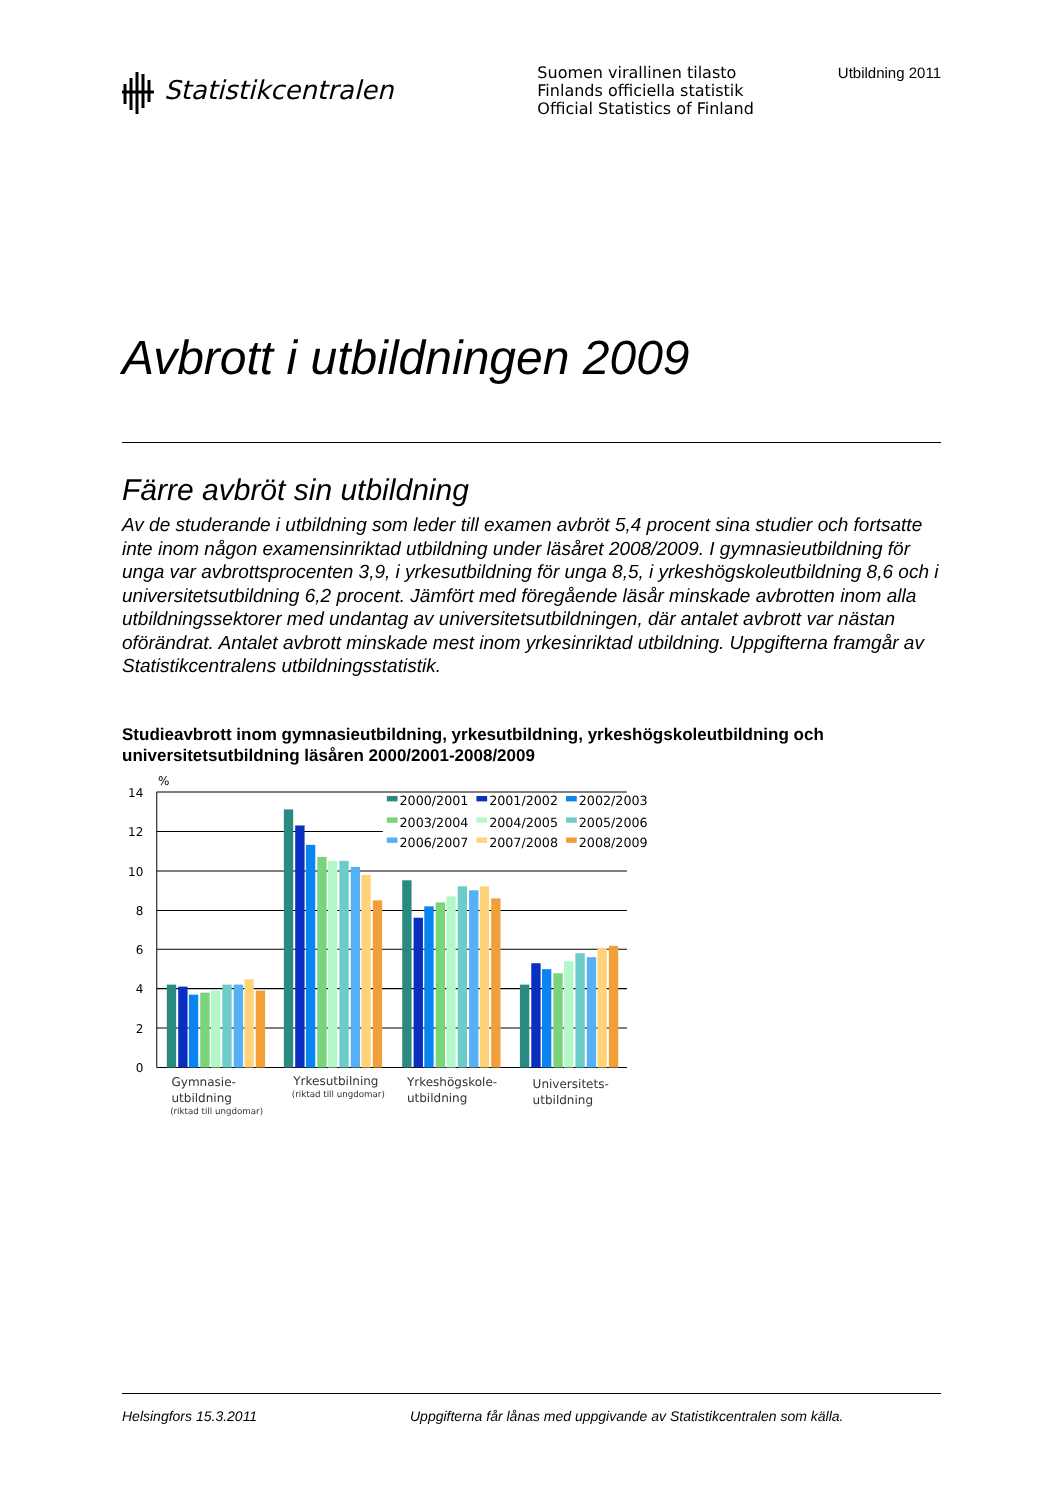Statistikcentralen
Suomen virallinen tilasto
Finlands officiella statistik
Official Statistics of Finland
Utbildning 2011
Avbrott i utbildningen 2009
Färre avbröt sin utbildning
Av de studerande i utbildning som leder till examen avbröt 5,4 procent sina studier och fortsatte inte inom någon examensinriktad utbildning under läsåret 2008/2009. I gymnasieutbildning för unga var avbrottsprocenten 3,9, i yrkesutbildning för unga 8,5, i yrkeshögskoleutbildning 8,6 och i universitetsutbildning 6,2 procent. Jämfört med föregående läsår minskade avbrotten inom alla utbildningssektorer med undantag av universitetsutbildningen, där antalet avbrott var nästan oförändrat. Antalet avbrott minskade mest inom yrkesinriktad utbildning. Uppgifterna framgår av Statistikcentralens utbildningsstatistik.
Studieavbrott inom gymnasieutbildning, yrkesutbildning, yrkeshögskoleutbildning och universitetsutbildning läsåren 2000/2001-2008/2009
%
14
12
10
8
6
4
2
0
2000/2001
2001/2002
2002/2003
2003/2004
2004/2005
2005/2006
2006/2007
2007/2008
2008/2009
Gymnasie-
utbildning
(riktad till ungdomar)
Yrkesutbilning
(riktad till ungdomar)
Yrkeshögskole-
utbildning
Universitets-
utbildning
Helsingfors 15.3.2011 Uppgifterna får lånas med uppgivande av Statistikcentralen som källa.